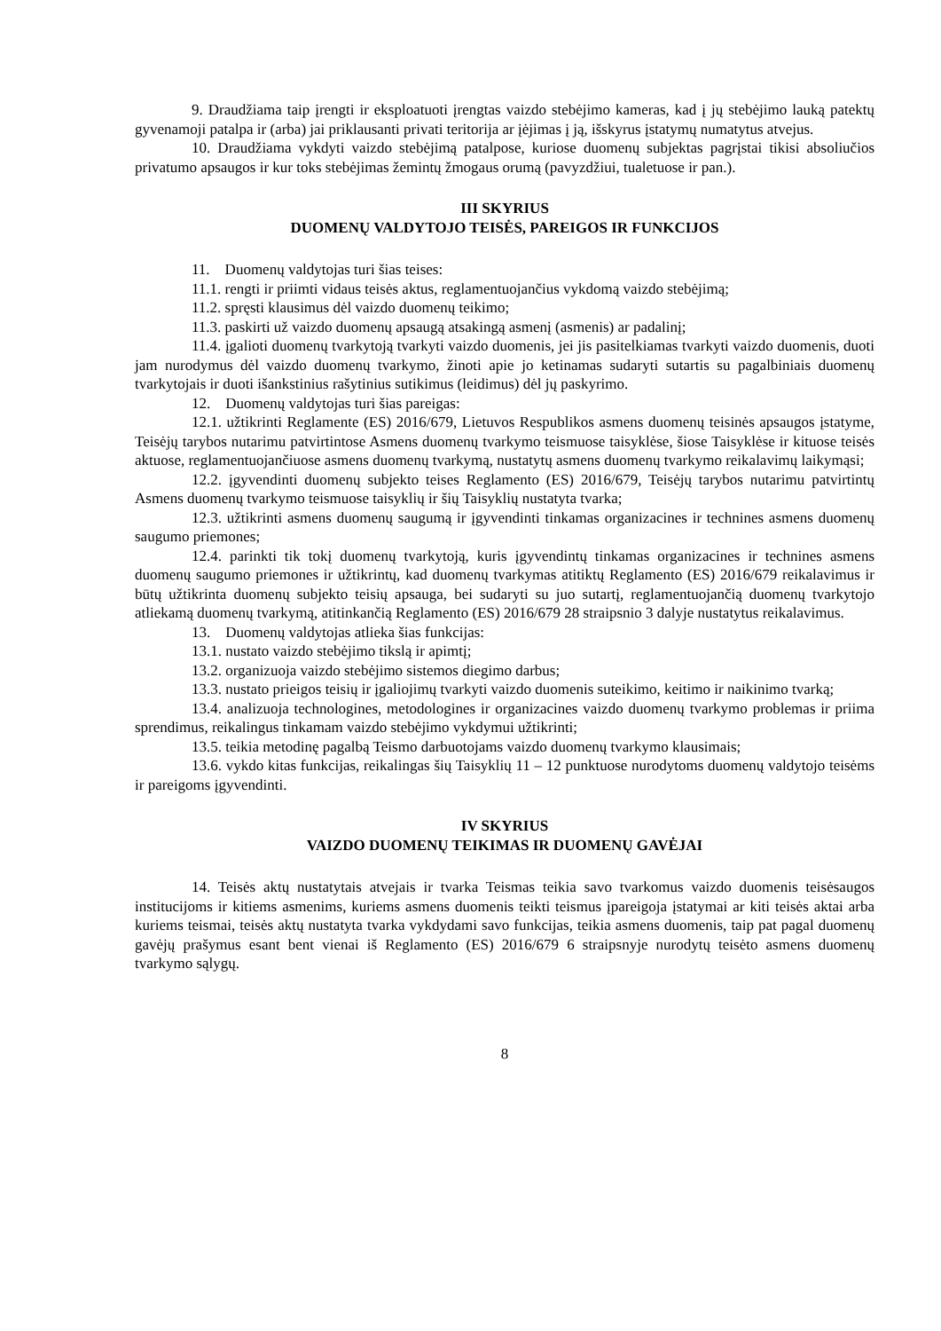9. Draudžiama taip įrengti ir eksploatuoti įrengtas vaizdo stebėjimo kameras, kad į jų stebėjimo lauką patektų gyvenamoji patalpa ir (arba) jai priklausanti privati teritorija ar įėjimas į ją, išskyrus įstatymų numatytus atvejus.
10. Draudžiama vykdyti vaizdo stebėjimą patalpose, kuriose duomenų subjektas pagrįstai tikisi absoliučios privatumo apsaugos ir kur toks stebėjimas žemintų žmogaus orumą (pavyzdžiui, tualetuose ir pan.).
III SKYRIUS
DUOMENŲ VALDYTOJO TEISĖS, PAREIGOS IR FUNKCIJOS
11. Duomenų valdytojas turi šias teises:
11.1. rengti ir priimti vidaus teisės aktus, reglamentuojančius vykdomą vaizdo stebėjimą;
11.2. spręsti klausimus dėl vaizdo duomenų teikimo;
11.3. paskirti už vaizdo duomenų apsaugą atsakingą asmenį (asmenis) ar padalinį;
11.4. įgalioti duomenų tvarkytoją tvarkyti vaizdo duomenis, jei jis pasitelkiamas tvarkyti vaizdo duomenis, duoti jam nurodymus dėl vaizdo duomenų tvarkymo, žinoti apie jo ketinamas sudaryti sutartis su pagalbiniais duomenų tvarkytojais ir duoti išankstinius rašytinius sutikimus (leidimus) dėl jų paskyrimo.
12. Duomenų valdytojas turi šias pareigas:
12.1. užtikrinti Reglamente (ES) 2016/679, Lietuvos Respublikos asmens duomenų teisinės apsaugos įstatyme, Teisėjų tarybos nutarimu patvirtintose Asmens duomenų tvarkymo teismuose taisyklėse, šiose Taisyklėse ir kituose teisės aktuose, reglamentuojančiuose asmens duomenų tvarkymą, nustatytų asmens duomenų tvarkymo reikalavimų laikymąsi;
12.2. įgyvendinti duomenų subjekto teises Reglamento (ES) 2016/679, Teisėjų tarybos nutarimu patvirtintų Asmens duomenų tvarkymo teismuose taisyklių ir šių Taisyklių nustatyta tvarka;
12.3. užtikrinti asmens duomenų saugumą ir įgyvendinti tinkamas organizacines ir technines asmens duomenų saugumo priemones;
12.4. parinkti tik tokį duomenų tvarkytoją, kuris įgyvendintų tinkamas organizacines ir technines asmens duomenų saugumo priemones ir užtikrintų, kad duomenų tvarkymas atitiktų Reglamento (ES) 2016/679 reikalavimus ir būtų užtikrinta duomenų subjekto teisių apsauga, bei sudaryti su juo sutartį, reglamentuojančią duomenų tvarkytojo atliekamą duomenų tvarkymą, atitinkančią Reglamento (ES) 2016/679 28 straipsnio 3 dalyje nustatytus reikalavimus.
13. Duomenų valdytojas atlieka šias funkcijas:
13.1. nustato vaizdo stebėjimo tikslą ir apimtį;
13.2. organizuoja vaizdo stebėjimo sistemos diegimo darbus;
13.3. nustato prieigos teisių ir įgaliojimų tvarkyti vaizdo duomenis suteikimo, keitimo ir naikinimo tvarką;
13.4. analizuoja technologines, metodologines ir organizacines vaizdo duomenų tvarkymo problemas ir priima sprendimus, reikalingus tinkamam vaizdo stebėjimo vykdymui užtikrinti;
13.5. teikia metodinę pagalbą Teismo darbuotojams vaizdo duomenų tvarkymo klausimais;
13.6. vykdo kitas funkcijas, reikalingas šių Taisyklių 11 – 12 punktuose nurodytoms duomenų valdytojo teisėms ir pareigoms įgyvendinti.
IV SKYRIUS
VAIZDO DUOMENŲ TEIKIMAS IR DUOMENŲ GAVĖJAI
14. Teisės aktų nustatytais atvejais ir tvarka Teismas teikia savo tvarkomus vaizdo duomenis teisėsaugos institucijoms ir kitiems asmenims, kuriems asmens duomenis teikti teismus įpareigoja įstatymai ar kiti teisės aktai arba kuriems teismai, teisės aktų nustatyta tvarka vykdydami savo funkcijas, teikia asmens duomenis, taip pat pagal duomenų gavėjų prašymus esant bent vienai iš Reglamento (ES) 2016/679 6 straipsnyje nurodytų teisėto asmens duomenų tvarkymo sąlygų.
8